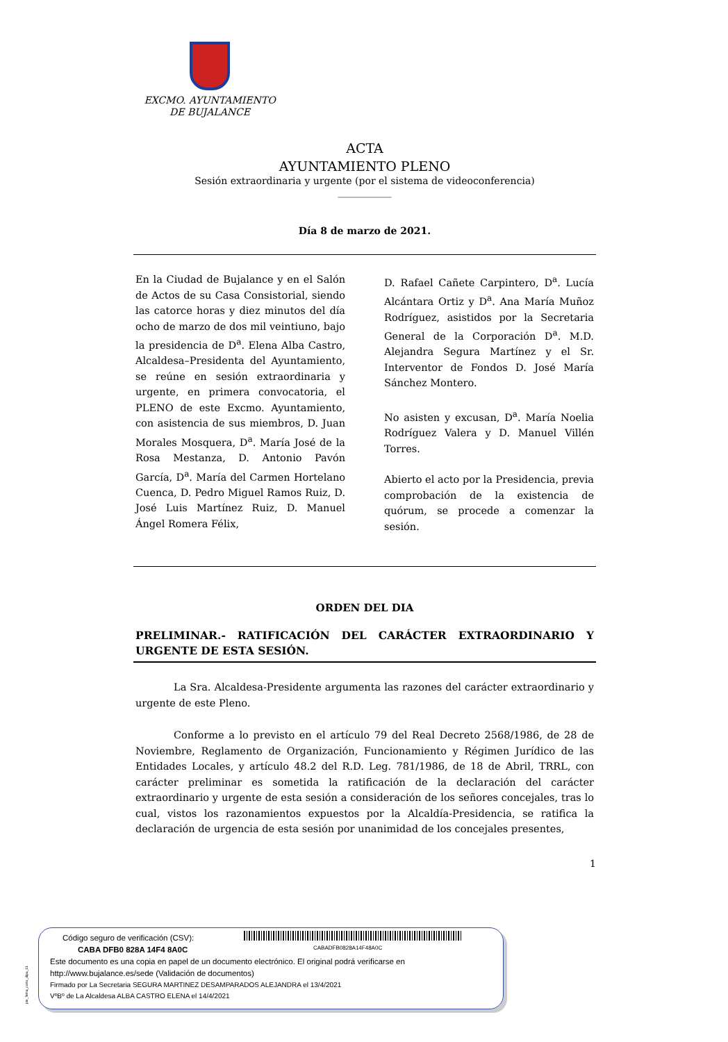EXCMO. AYUNTAMIENTO
DE BUJALANCE
ACTA
AYUNTAMIENTO PLENO
Sesión extraordinaria y urgente (por el sistema de videoconferencia)
___________
Día 8 de marzo de 2021.
En la Ciudad de Bujalance y en el Salón de Actos de su Casa Consistorial, siendo las catorce horas y diez minutos del día ocho de marzo de dos mil veintiuno, bajo la presidencia de D<sup>a</sup>. Elena Alba Castro, Alcaldesa–Presidenta del Ayuntamiento, se reúne en sesión extraordinaria y urgente, en primera convocatoria, el PLENO de este Excmo. Ayuntamiento, con asistencia de sus miembros, D. Juan Morales Mosquera, D<sup>a</sup>. María José de la Rosa Mestanza, D. Antonio Pavón García, D<sup>a</sup>. María del Carmen Hortelano Cuenca, D. Pedro Miguel Ramos Ruiz, D. José Luis Martínez Ruiz, D. Manuel Ángel Romera Félix,
D. Rafael Cañete Carpintero, D<sup>a</sup>. Lucía Alcántara Ortiz y D<sup>a</sup>. Ana María Muñoz Rodríguez, asistidos por la Secretaria General de la Corporación D<sup>a</sup>. M.D. Alejandra Segura Martínez y el Sr. Interventor de Fondos D. José María Sánchez Montero.
No asisten y excusan, D<sup>a</sup>. María Noelia Rodríguez Valera y D. Manuel Villén Torres.
Abierto el acto por la Presidencia, previa comprobación de la existencia de quórum, se procede a comenzar la sesión.
ORDEN DEL DIA
PRELIMINAR.- RATIFICACIÓN DEL CARÁCTER EXTRAORDINARIO Y URGENTE DE ESTA SESIÓN.
La Sra. Alcaldesa-Presidente argumenta las razones del carácter extraordinario y urgente de este Pleno.
Conforme a lo previsto en el artículo 79 del Real Decreto 2568/1986, de 28 de Noviembre, Reglamento de Organización, Funcionamiento y Régimen Jurídico de las Entidades Locales, y artículo 48.2 del R.D. Leg. 781/1986, de 18 de Abril, TRRL, con carácter preliminar es sometida la ratificación de la declaración del carácter extraordinario y urgente de esta sesión a consideración de los señores concejales, tras lo cual, vistos los razonamientos expuestos por la Alcaldía-Presidencia, se ratifica la declaración de urgencia de esta sesión por unanimidad de los concejales presentes,
1
pie_firma_corto_dipu_01
CABADFB0828A14F48A0C
Código seguro de verificación (CSV):
CABA DFB0 828A 14F4 8A0C
Este documento es una copia en papel de un documento electrónico. El original podrá verificarse en
http://www.bujalance.es/sede (Validación de documentos)
Firmado por La Secretaria SEGURA MARTINEZ DESAMPARADOS ALEJANDRA el 13/4/2021
VºBº de La Alcaldesa ALBA CASTRO ELENA el 14/4/2021